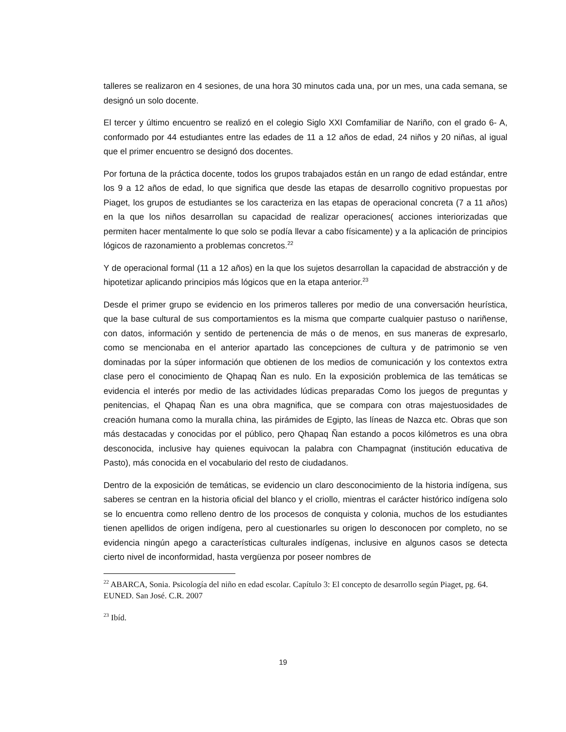talleres se realizaron en 4 sesiones, de una hora 30 minutos cada una, por un mes, una cada semana, se designó un solo docente.
El tercer y último encuentro se realizó en el colegio Siglo XXI Comfamiliar de Nariño, con el grado 6- A, conformado por 44 estudiantes entre las edades de 11 a 12 años de edad, 24 niños y 20 niñas, al igual que el primer encuentro se designó dos docentes.
Por fortuna de la práctica docente, todos los grupos trabajados están en un rango de edad estándar, entre los 9 a 12 años de edad, lo que significa que desde las etapas de desarrollo cognitivo propuestas por Piaget, los grupos de estudiantes se los caracteriza en las etapas de operacional concreta (7 a 11 años) en la que los niños desarrollan su capacidad de realizar operaciones( acciones interiorizadas que permiten hacer mentalmente lo que solo se podía llevar a cabo físicamente) y a la aplicación de principios lógicos de razonamiento a problemas concretos.<sup>22</sup>
Y de operacional formal (11 a 12 años) en la que los sujetos desarrollan la capacidad de abstracción y de hipotetizar aplicando principios más lógicos que en la etapa anterior.<sup>23</sup>
Desde el primer grupo se evidencio en los primeros talleres por medio de una conversación heurística, que la base cultural de sus comportamientos es la misma que comparte cualquier pastuso o nariñense, con datos, información y sentido de pertenencia de más o de menos, en sus maneras de expresarlo, como se mencionaba en el anterior apartado las concepciones de cultura y de patrimonio se ven dominadas por la súper información que obtienen de los medios de comunicación y los contextos extra clase pero el conocimiento de Qhapaq Ñan es nulo. En la exposición problemica de las temáticas se evidencia el interés por medio de las actividades lúdicas preparadas Como los juegos de preguntas y penitencias, el Qhapaq Ñan es una obra magnifica, que se compara con otras majestuosidades de creación humana como la muralla china, las pirámides de Egipto, las líneas de Nazca etc. Obras que son más destacadas y conocidas por el público, pero Qhapaq Ñan estando a pocos kilómetros es una obra desconocida, inclusive hay quienes equivocan la palabra con Champagnat (institución educativa de Pasto), más conocida en el vocabulario del resto de ciudadanos.
Dentro de la exposición de temáticas, se evidencio un claro desconocimiento de la historia indígena, sus saberes se centran en la historia oficial del blanco y el criollo, mientras el carácter histórico indígena solo se lo encuentra como relleno dentro de los procesos de conquista y colonia, muchos de los estudiantes tienen apellidos de origen indígena, pero al cuestionarles su origen lo desconocen por completo, no se evidencia ningún apego a características culturales indígenas, inclusive en algunos casos se detecta cierto nivel de inconformidad, hasta vergüenza por poseer nombres de
<sup>22</sup> ABARCA, Sonia. Psicología del niño en edad escolar. Capítulo 3: El concepto de desarrollo según Piaget, pg. 64. EUNED. San José. C.R. 2007
<sup>23</sup> Ibíd.
19